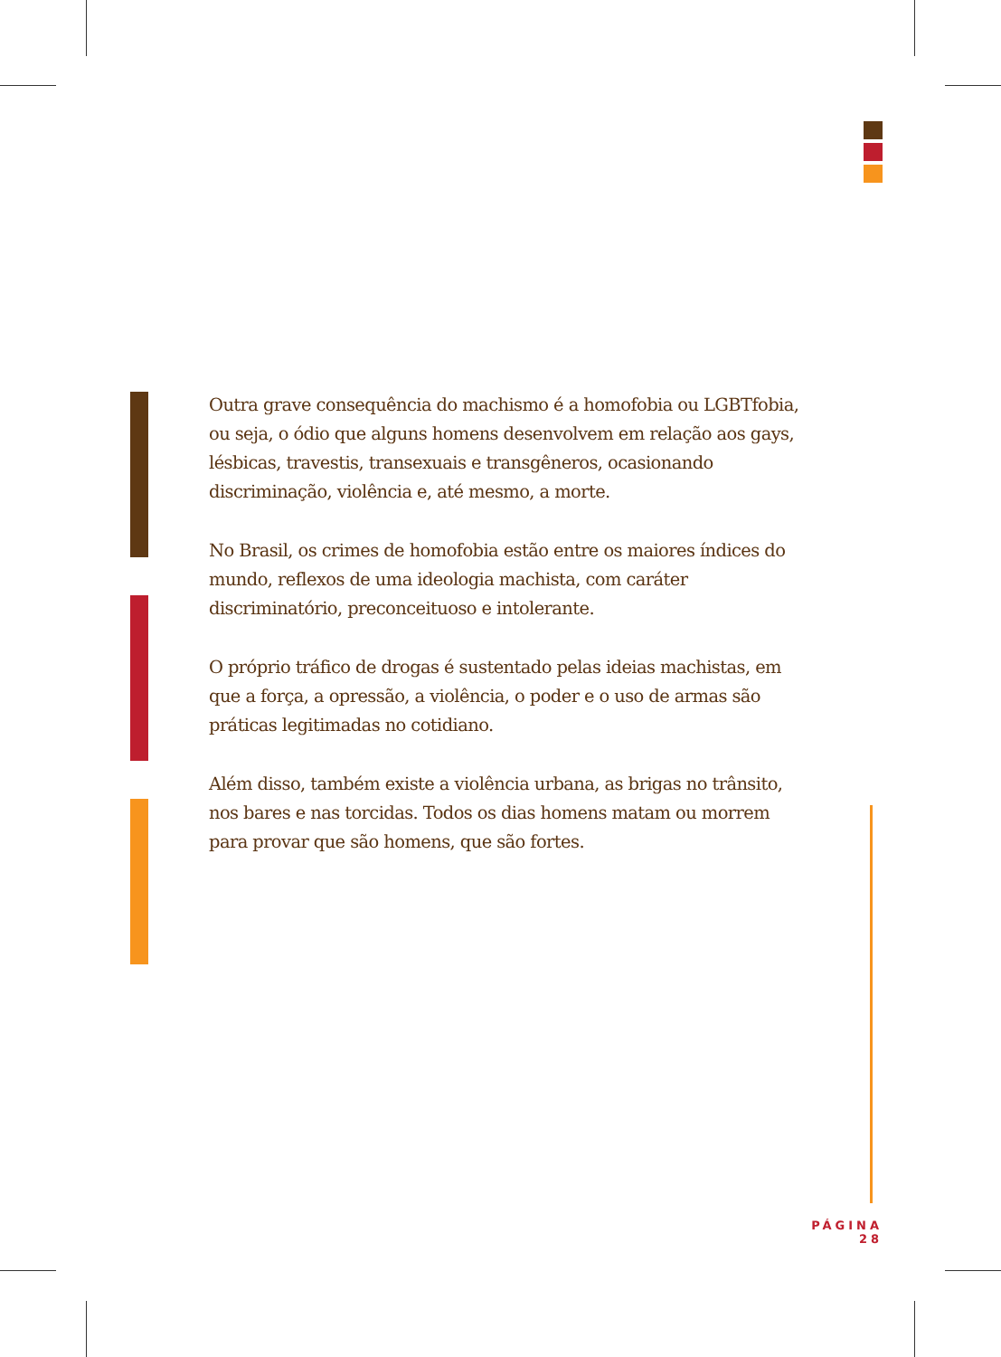Outra grave consequência do machismo é a homofobia ou LGBTfobia, ou seja, o ódio que alguns homens desenvolvem em relação aos gays, lésbicas, travestis, transexuais e transgêneros, ocasionando discriminação, violência e, até mesmo, a morte.
No Brasil, os crimes de homofobia estão entre os maiores índices do mundo, reflexos de uma ideologia machista, com caráter discriminatório, preconceituoso e intolerante.
O próprio tráfico de drogas é sustentado pelas ideias machistas, em que a força, a opressão, a violência, o poder e o uso de armas são práticas legitimadas no cotidiano.
Além disso, também existe a violência urbana, as brigas no trânsito, nos bares e nas torcidas. Todos os dias homens matam ou morrem para provar que são homens, que são fortes.
PÁGINA 28